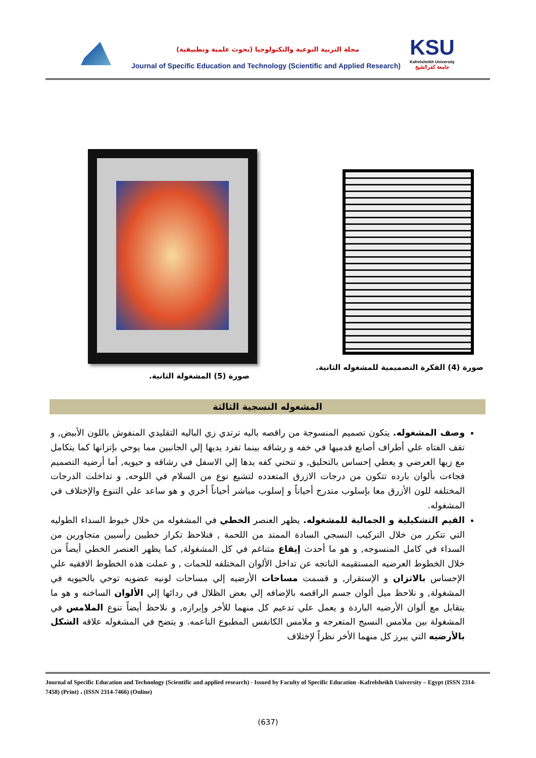مجلة التربية النوعية والتكنولوجيا (بحوث علمية وتطبيقية)
Journal of Specific Education and Technology (Scientific and Applied Research)
KSU
Kafrelsheikh University
جامعة كفرالشيخ
صورة (4) الفكرة التصميمية للمشغوله الثانية.
صورة (5) المشغولة الثانية.
المشغوله النسجية الثالثة
وصف المشغوله. يتكون تصميم المنسوجة من راقصه باليه ترتدي زي الباليه التقليدي المنفوش باللون الأبيض, و تقف الفتاه علي أطراف أصابع قدميها في خفه و رشاقه بينما تفرد يديها إلي الجانبين مما يوحي بإتزانها كما يتكامل مع زيها العرضي و يعطي إحساس بالتحليق, و تنحني كفه يدها إلي الاسفل في رشاقه و حيويه, أما أرضيه التصميم فجاءت بألوان بارده تتكون من درجات الازرق المتعدده لتشيع نوع من السلام في اللوحه, و تداخلت الدرجات المختلفه للون الأزرق معا بإسلوب متدرج أحياناً و إسلوب مباشر أحياناً أخري و هو ساعد علي التنوع والإختلاف في المشغوله.
القيم التشكيلية و الجمالية للمشغوله. يظهر العنصر الخطي في المشغوله من خلال خيوط السداء الطوليه التي تتكرر من خلال التركيب النسجي السادة الممتد من اللحمة , فنلاحظ تكرار خطيين رأسيين متجاورين من السداء في كامل المنسوجه, و هو ما أحدث إيقاع متناغم في كل المشغولة, كما يظهر العنصر الخطي أيضاً من خلال الخطوط العرضيه المستقيمه الناتجه عن تداخل الألوان المختلفه للحمات , و عملت هذه الخطوط الافقيه علي الإحساس بالاتزان و الإستقرار, و قسمت مساحات الأرضيه إلي مساحات لونيه عضويه توحي بالحيويه في المشغولة, و نلاحظ ميل ألوان جسم الراقصه بالإضافه إلي بعض الظلال في ردائها إلي الألوان الساخنه و هو ما يتقابل مع ألوان الأرضيه الباردة و يعمل علي تدعيم كل منهما للأخر وإبرازه, و نلاحظ أيضاً تنوع الملامس في المشغولة بين ملامس النسيج المتعرجه و ملامس الكانفس المطبوع الناعمه. و يتضح في المشغوله علاقه الشكل بالأرضيه التي يبرز كل منهما الأخر نظراً لإختلاف
Journal of Specific Education and Technology (Scientific and applied research) - Issued by Faculty of Specific Education -Kafrelsheikh University – Egypt (ISSN 2314-7458) (Print) ، (ISSN 2314-7466) (Online)
(637)